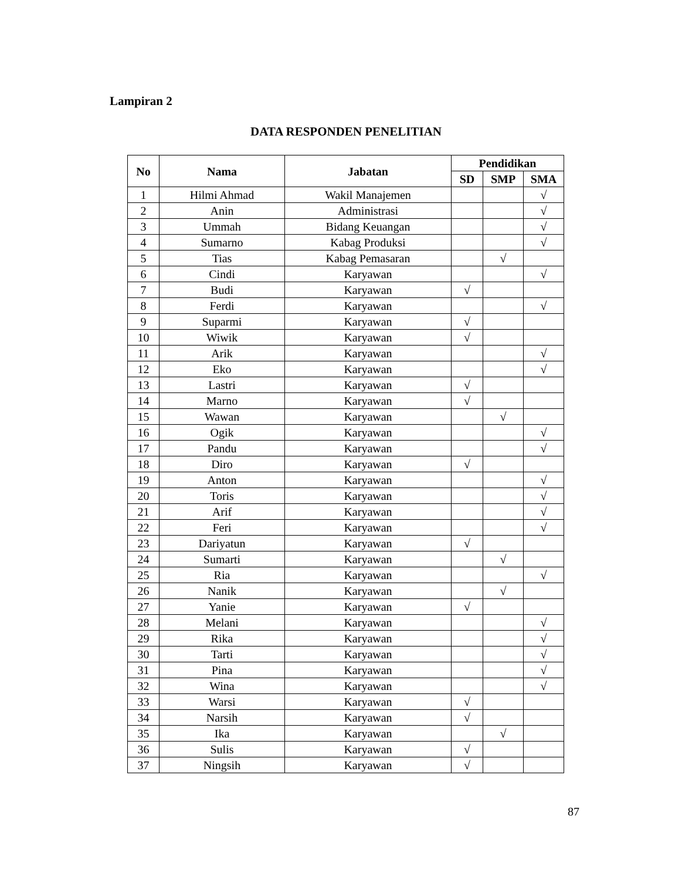Lampiran 2
DATA RESPONDEN PENELITIAN
| No | Nama | Jabatan | Pendidikan | | |
| --- | --- | --- | --- | --- | --- |
| | | | SD | SMP | SMA |
| 1 | Hilmi Ahmad | Wakil Manajemen | | | √ |
| 2 | Anin | Administrasi | | | √ |
| 3 | Ummah | Bidang Keuangan | | | √ |
| 4 | Sumarno | Kabag Produksi | | | √ |
| 5 | Tias | Kabag Pemasaran | | √ | |
| 6 | Cindi | Karyawan | | | √ |
| 7 | Budi | Karyawan | √ | | |
| 8 | Ferdi | Karyawan | | | √ |
| 9 | Suparmi | Karyawan | √ | | |
| 10 | Wiwik | Karyawan | √ | | |
| 11 | Arik | Karyawan | | | √ |
| 12 | Eko | Karyawan | | | √ |
| 13 | Lastri | Karyawan | √ | | |
| 14 | Marno | Karyawan | √ | | |
| 15 | Wawan | Karyawan | | √ | |
| 16 | Ogik | Karyawan | | | √ |
| 17 | Pandu | Karyawan | | | √ |
| 18 | Diro | Karyawan | √ | | |
| 19 | Anton | Karyawan | | | √ |
| 20 | Toris | Karyawan | | | √ |
| 21 | Arif | Karyawan | | | √ |
| 22 | Feri | Karyawan | | | √ |
| 23 | Dariyatun | Karyawan | √ | | |
| 24 | Sumarti | Karyawan | | √ | |
| 25 | Ria | Karyawan | | | √ |
| 26 | Nanik | Karyawan | | √ | |
| 27 | Yanie | Karyawan | √ | | |
| 28 | Melani | Karyawan | | | √ |
| 29 | Rika | Karyawan | | | √ |
| 30 | Tarti | Karyawan | | | √ |
| 31 | Pina | Karyawan | | | √ |
| 32 | Wina | Karyawan | | | √ |
| 33 | Warsi | Karyawan | √ | | |
| 34 | Narsih | Karyawan | √ | | |
| 35 | Ika | Karyawan | | √ | |
| 36 | Sulis | Karyawan | √ | | |
| 37 | Ningsih | Karyawan | √ | | |
87